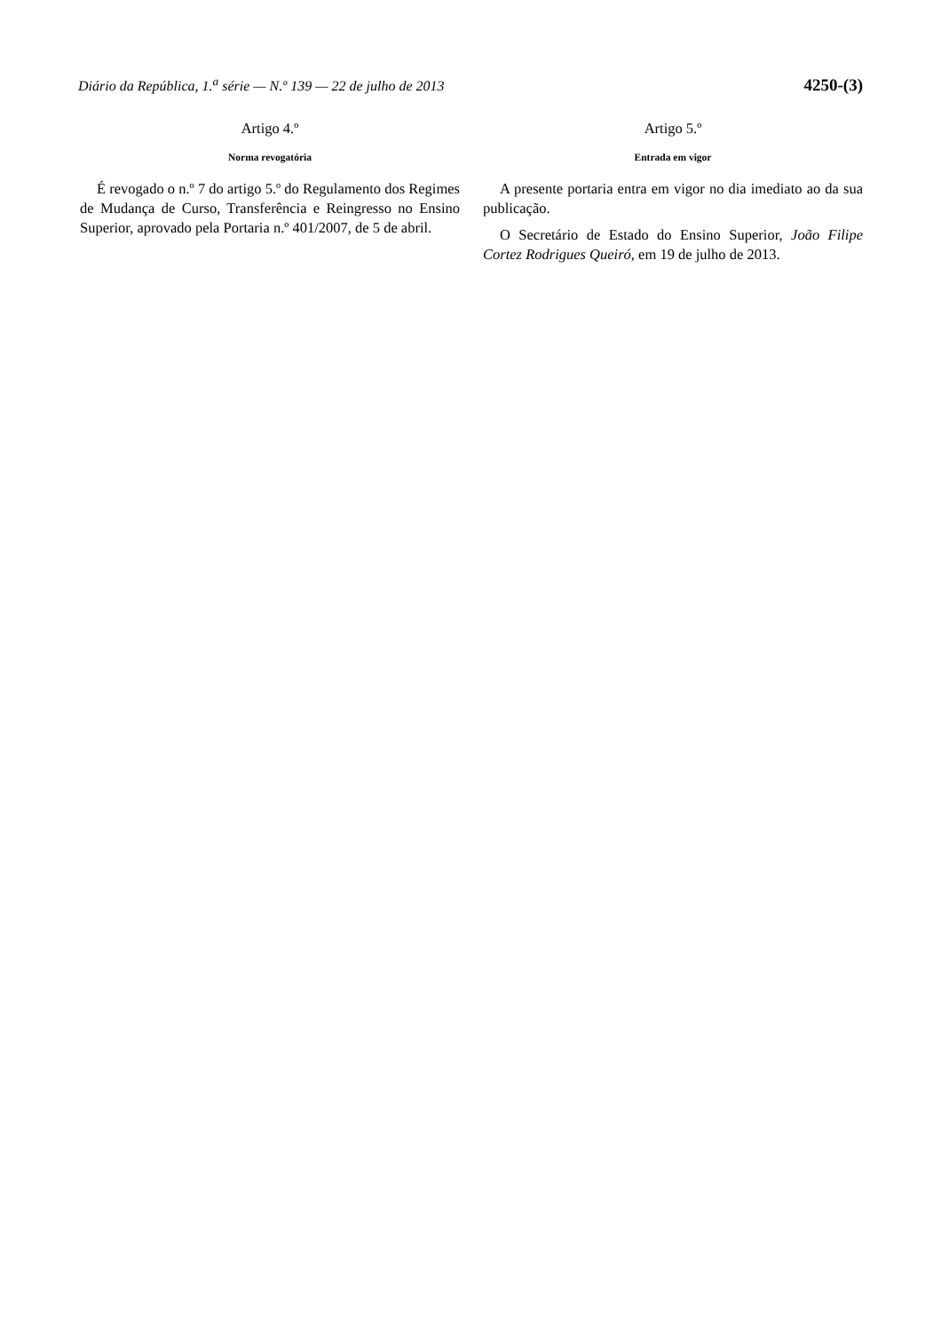Diário da República, 1.<sup>a</sup> série — N.º 139 — 22 de julho de 2013 4250-(3)
Artigo 4.º
Norma revogatória
É revogado o n.º 7 do artigo 5.º do Regulamento dos Regimes de Mudança de Curso, Transferência e Reingresso no Ensino Superior, aprovado pela Portaria n.º 401/2007, de 5 de abril.
Artigo 5.º
Entrada em vigor
A presente portaria entra em vigor no dia imediato ao da sua publicação.
O Secretário de Estado do Ensino Superior, João Filipe Cortez Rodrigues Queiró, em 19 de julho de 2013.